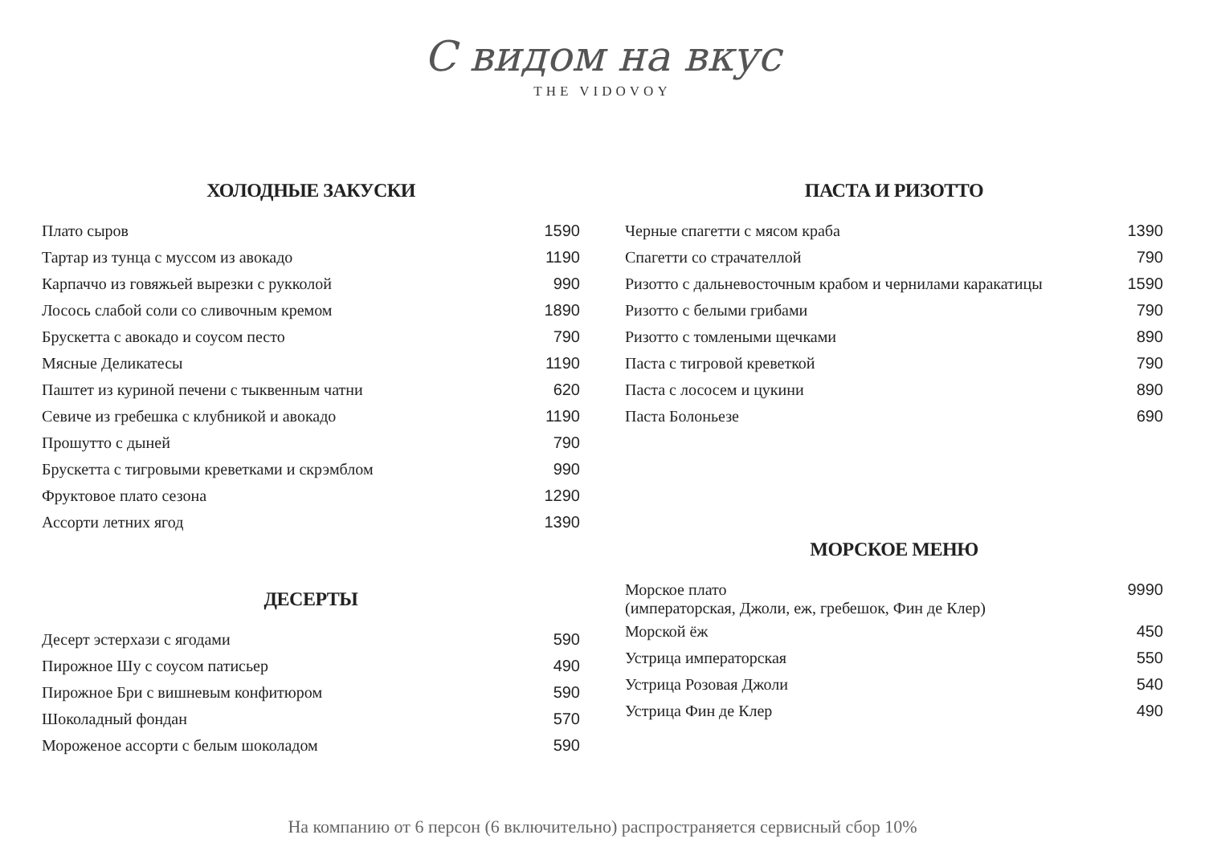С видом на вкус
THE VIDOVOY
ХОЛОДНЫЕ ЗАКУСКИ
| Плато сыров | 1590 |
| Тартар из тунца с муссом из авокадо | 1190 |
| Карпаччо из говяжьей вырезки с рукколой | 990 |
| Лосось слабой соли со сливочным кремом | 1890 |
| Брускетта с авокадо и соусом песто | 790 |
| Мясные Деликатесы | 1190 |
| Паштет из куриной печени с тыквенным чатни | 620 |
| Севиче из гребешка с клубникой и авокадо | 1190 |
| Прошутто с дыней | 790 |
| Брускетта с тигровыми креветками и скрэмблом | 990 |
| Фруктовое плато сезона | 1290 |
| Ассорти летних ягод | 1390 |
ДЕСЕРТЫ
| Десерт эстерхази с ягодами | 590 |
| Пирожное Шу с соусом патисьер | 490 |
| Пирожное Бри с вишневым конфитюром | 590 |
| Шоколадный фондан | 570 |
| Мороженое ассорти с белым шоколадом | 590 |
ПАСТА И РИЗОТТО
| Черные спагетти с мясом краба | 1390 |
| Спагетти со страчателлой | 790 |
| Ризотто с дальневосточным крабом и чернилами каракатицы | 1590 |
| Ризотто с белыми грибами | 790 |
| Ризотто с томлеными щечками | 890 |
| Паста с тигровой креветкой | 790 |
| Паста с лососем и цукини | 890 |
| Паста Болоньезе | 690 |
МОРСКОЕ МЕНЮ
| Морское плато (императорская, Джоли, еж, гребешок, Фин де Клер) | 9990 |
| Морской ёж | 450 |
| Устрица императорская | 550 |
| Устрица Розовая Джоли | 540 |
| Устрица Фин де Клер | 490 |
На компанию от 6 персон (6 включительно) распространяется сервисный сбор 10%